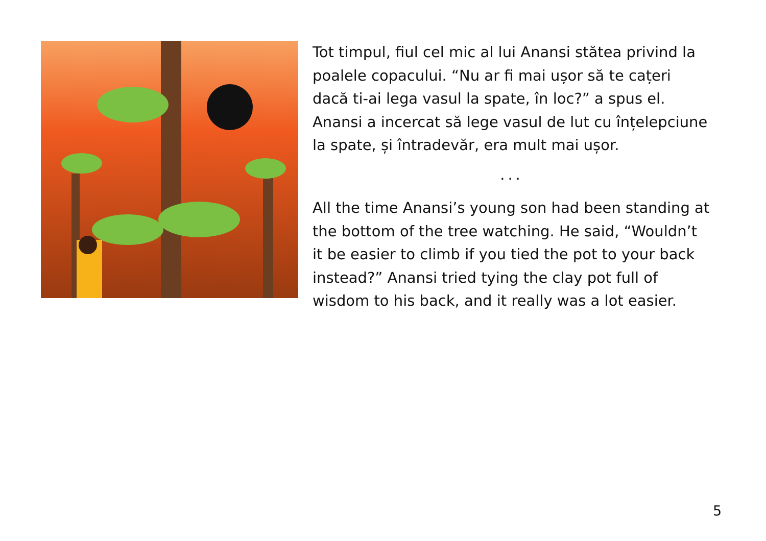Tot timpul, fiul cel mic al lui Anansi stătea privind la poalele copacului. “Nu ar fi mai ușor să te cațeri dacă ti-ai lega vasul la spate, în loc?” a spus el. Anansi a incercat să lege vasul de lut cu înțelepciune la spate, și întradevăr, era mult mai ușor.
...
All the time Anansi’s young son had been standing at the bottom of the tree watching. He said, “Wouldn’t it be easier to climb if you tied the pot to your back instead?” Anansi tried tying the clay pot full of wisdom to his back, and it really was a lot easier.
5